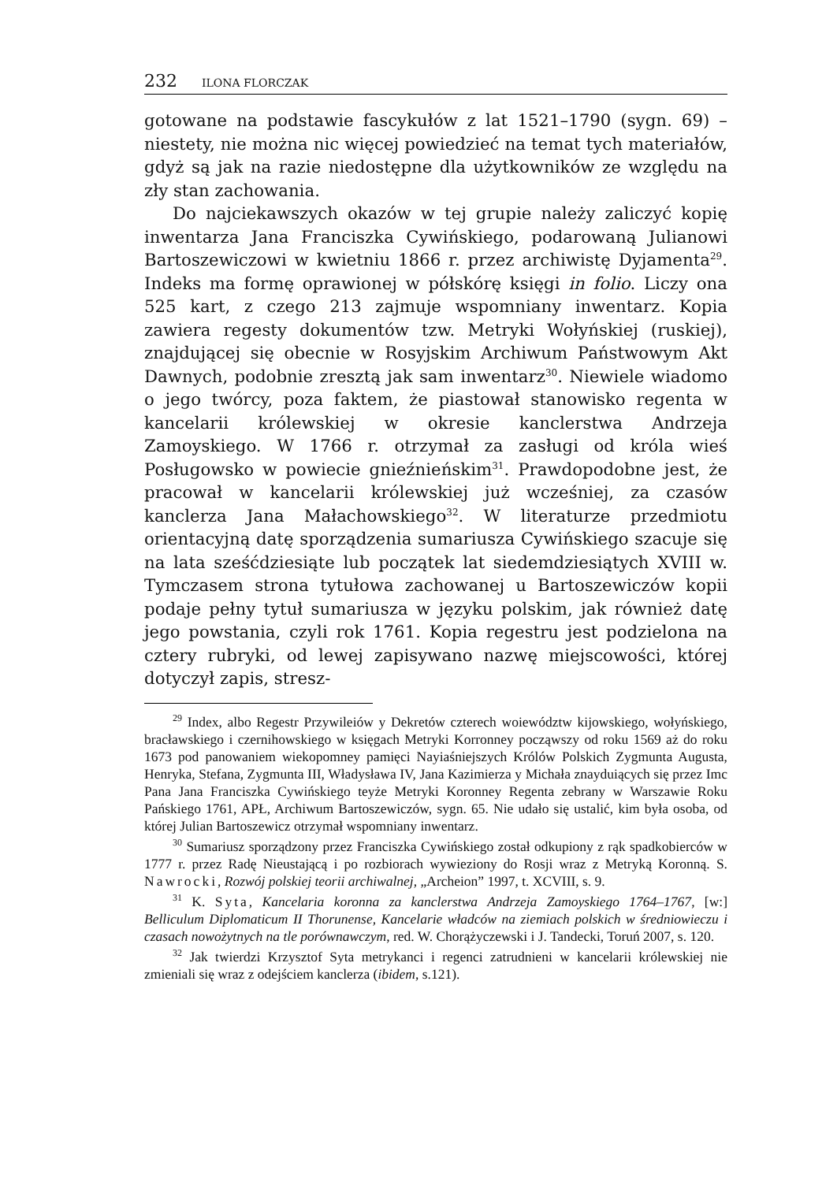232 ILONA FLORCZAK
gotowane na podstawie fascykułów z lat 1521–1790 (sygn. 69) – niestety, nie można nic więcej powiedzieć na temat tych materiałów, gdyż są jak na razie niedostępne dla użytkowników ze względu na zły stan zachowania.
Do najciekawszych okazów w tej grupie należy zaliczyć kopię inwentarza Jana Franciszka Cywińskiego, podarowaną Julianowi Bartoszewiczowi w kwietniu 1866 r. przez archiwistę Dyjamenta<sup>29</sup>. Indeks ma formę oprawionej w półskórę księgi in folio. Liczy ona 525 kart, z czego 213 zajmuje wspomniany inwentarz. Kopia zawiera regesty dokumentów tzw. Metryki Wołyńskiej (ruskiej), znajdującej się obecnie w Rosyjskim Archiwum Państwowym Akt Dawnych, podobnie zresztą jak sam inwentarz<sup>30</sup>. Niewiele wiadomo o jego twórcy, poza faktem, że piastował stanowisko regenta w kancelarii królewskiej w okresie kanclerstwa Andrzeja Zamoyskiego. W 1766 r. otrzymał za zasługi od króla wieś Posługowsko w powiecie gnieźnieńskim<sup>31</sup>. Prawdopodobne jest, że pracował w kancelarii królewskiej już wcześniej, za czasów kanclerza Jana Małachowskiego<sup>32</sup>. W literaturze przedmiotu orientacyjną datę sporządzenia sumariusza Cywińskiego szacuje się na lata sześćdziesiąte lub początek lat siedemdziesiątych XVIII w. Tymczasem strona tytułowa zachowanej u Bartoszewiczów kopii podaje pełny tytuł sumariusza w języku polskim, jak również datę jego powstania, czyli rok 1761. Kopia regestru jest podzielona na cztery rubryki, od lewej zapisywano nazwę miejscowości, której dotyczył zapis, stresz-
<sup>29</sup> Index, albo Regestr Przywileiów y Dekretów czterech woiewództw kijowskiego, wołyńskiego, bracławskiego i czernihowskiego w księgach Metryki Korronney począwszy od roku 1569 aż do roku 1673 pod panowaniem wiekopomney pamięci Nayiaśniejszych Królów Polskich Zygmunta Augusta, Henryka, Stefana, Zygmunta III, Władysława IV, Jana Kazimierza y Michała znayduiących się przez Imc Pana Jana Franciszka Cywińskiego teyże Metryki Koronney Regenta zebrany w Warszawie Roku Pańskiego 1761, APŁ, Archiwum Bartoszewiczów, sygn. 65. Nie udało się ustalić, kim była osoba, od której Julian Bartoszewicz otrzymał wspomniany inwentarz.
<sup>30</sup> Sumariusz sporządzony przez Franciszka Cywińskiego został odkupiony z rąk spadkobierców w 1777 r. przez Radę Nieustającą i po rozbiorach wywieziony do Rosji wraz z Metryką Koronną. S. Nawrocki, Rozwój polskiej teorii archiwalnej, „Archeion” 1997, t. XCVIII, s. 9.
<sup>31</sup> K. Syta, Kancelaria koronna za kanclerstwa Andrzeja Zamoyskiego 1764–1767, [w:] Belliculum Diplomaticum II Thorunense, Kancelarie władców na ziemiach polskich w średniowieczu i czasach nowożytnych na tle porównawczym, red. W. Chorążyczewski i J. Tandecki, Toruń 2007, s. 120.
<sup>32</sup> Jak twierdzi Krzysztof Syta metrykanci i regenci zatrudnieni w kancelarii królewskiej nie zmieniali się wraz z odejściem kanclerza (ibidem, s.121).